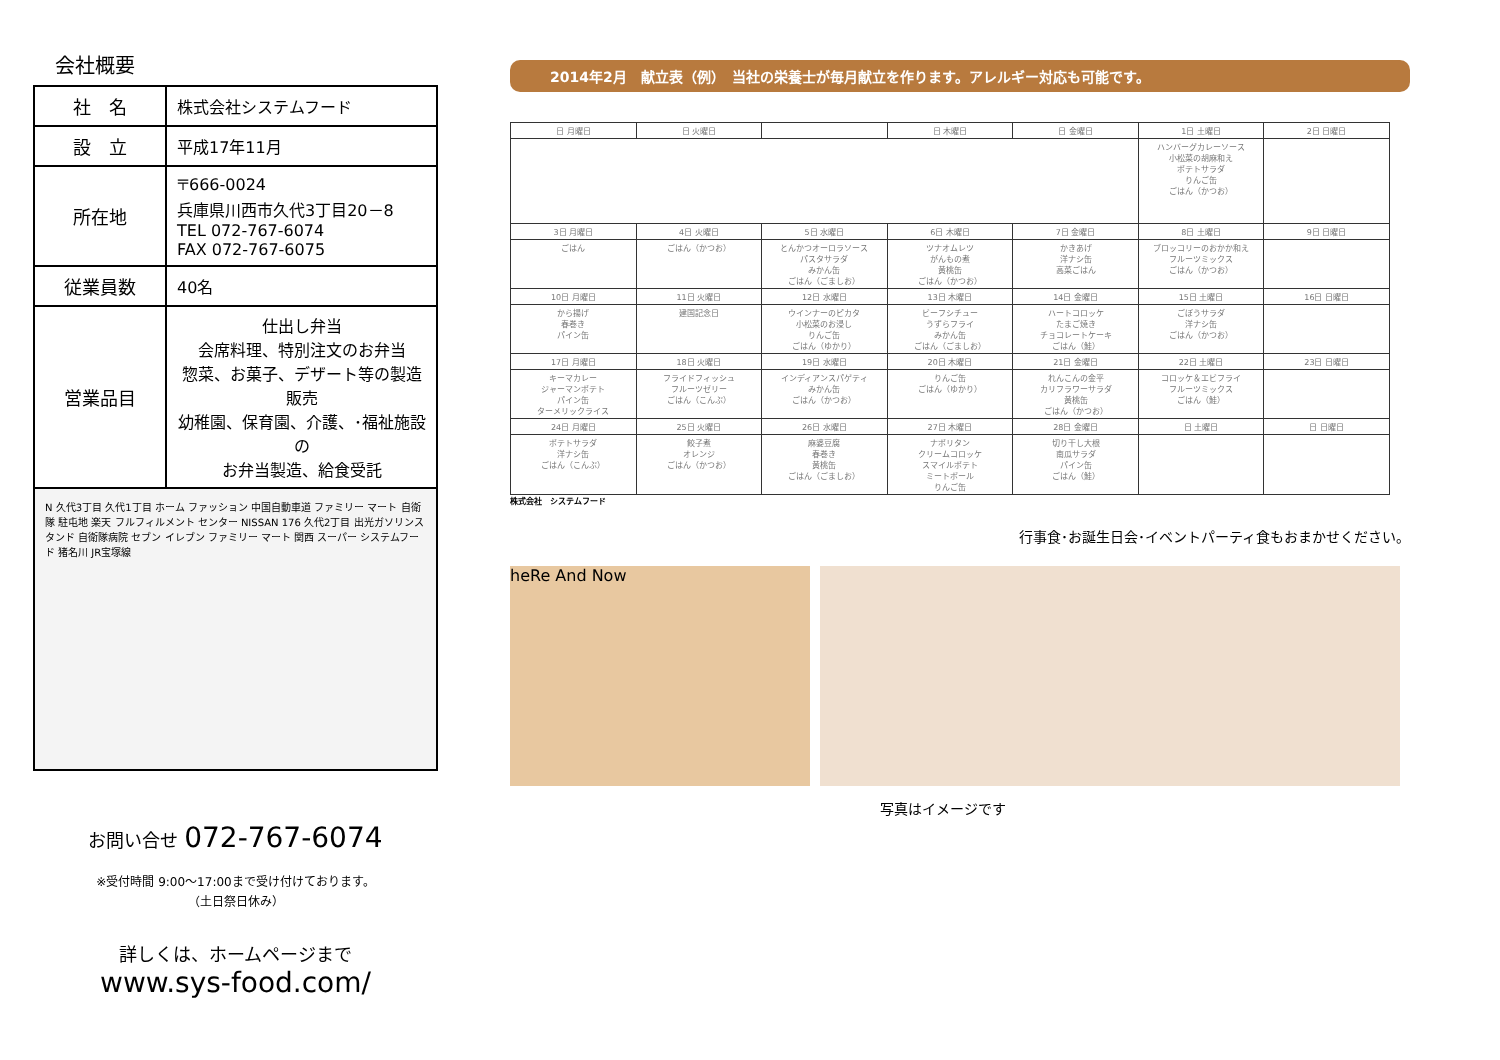会社概要
| 社 名 | 株式会社システムフード |
| 設 立 | 平成17年11月 |
| 所在地 | 〒666-0024 兵庫県川西市久代3丁目20－8 TEL 072-767-6074 FAX 072-767-6075 |
| 従業員数 | 40名 |
| 営業品目 | 仕出し弁当 会席料理、特別注文のお弁当 惣菜、お菓子、デザート等の製造販売 幼稚園、保育園、介護、･福祉施設の お弁当製造、給食受託 |
N 久代3丁目 久代1丁目 ホーム ファッション 中国自動車道 ファミリー マート 自衛隊 駐屯地 楽天 フルフィルメント センター NISSAN 176 久代2丁目 出光ガソリンスタンド 自衛隊病院 セブン イレブン ファミリー マート 関西 スーパー システムフード 猪名川 JR宝塚線
お問い合せ 072-767-6074
※受付時間 9:00～17:00まで受け付けております。
（土日祭日休み）
詳しくは、ホームページまで
www.sys-food.com/
2014年2月　献立表（例）　当社の栄養士が毎月献立を作ります。アレルギー対応も可能です。
| 日 月曜日 | 日 火曜日 | | 日 木曜日 | 日 金曜日 | 1日 土曜日 | 2日 日曜日 |
| --- | --- | --- | --- | --- | --- | --- |
| | | | | | ハンバーグカレーソース 小松菜の胡麻和え ポテトサラダ りんご缶 ごはん（かつお） | |
| 3日 月曜日 | 4日 火曜日 | 5日 水曜日 | 6日 木曜日 | 7日 金曜日 | 8日 土曜日 | 9日 日曜日 |
| ごはん | ごはん（かつお） | とんかつオーロラソース パスタサラダ みかん缶 ごはん（ごましお） | ツナオムレツ がんもの煮 黄桃缶 ごはん（かつお） | かきあげ 洋ナシ缶 高菜ごはん | ブロッコリーのおかか和え フルーツミックス ごはん（かつお） | |
| 10日 月曜日 | 11日 火曜日 | 12日 水曜日 | 13日 木曜日 | 14日 金曜日 | 15日 土曜日 | 16日 日曜日 |
| から揚げ 春巻き パイン缶 | 建国記念日 | ウインナーのピカタ 小松菜のお浸し りんご缶 ごはん（ゆかり） | ビーフシチュー うずらフライ みかん缶 ごはん（ごましお） | ハートコロッケ たまご焼き チョコレートケーキ ごはん（鮭） | ごぼうサラダ 洋ナシ缶 ごはん（かつお） | |
| 17日 月曜日 | 18日 火曜日 | 19日 水曜日 | 20日 木曜日 | 21日 金曜日 | 22日 土曜日 | 23日 日曜日 |
| キーマカレー ジャーマンポテト パイン缶 ターメリックライス | フライドフィッシュ フルーツゼリー ごはん（こんぶ） | インディアンスパゲティ みかん缶 ごはん（かつお） | りんご缶 ごはん（ゆかり） | れんこんの金平 カリフラワーサラダ 黄桃缶 ごはん（かつお） | コロッケ＆エビフライ フルーツミックス ごはん（鮭） | |
| 24日 月曜日 | 25日 火曜日 | 26日 水曜日 | 27日 木曜日 | 28日 金曜日 | 日 土曜日 | 日 日曜日 |
| ポテトサラダ 洋ナシ缶 ごはん（こんぶ） | 餃子煮 オレンジ ごはん（かつお） | 麻婆豆腐 春巻き 黄桃缶 ごはん（ごましお） | ナポリタン クリームコロッケ スマイルポテト ミートボール りんご缶 | 切り干し大根 南瓜サラダ パイン缶 ごはん（鮭） | | |
株式会社　システムフード
行事食･お誕生日会･イベントパーティ食もおまかせください。
heRe And Now
写真はイメージです